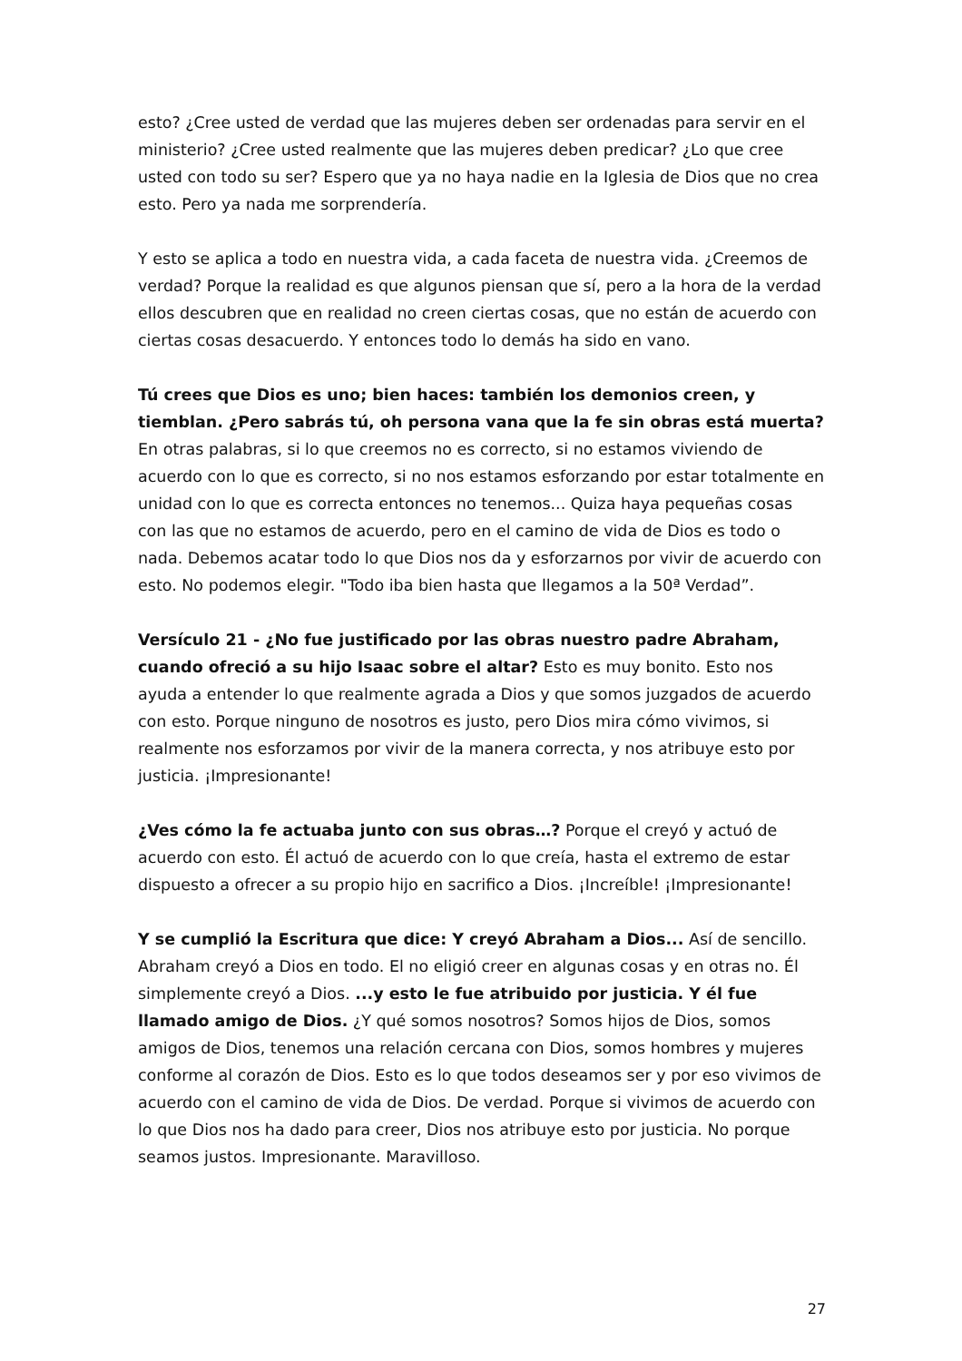esto? ¿Cree usted de verdad que las mujeres deben ser ordenadas para servir en el ministerio? ¿Cree usted realmente que las mujeres deben predicar? ¿Lo que cree usted con todo su ser? Espero que ya no haya nadie en la Iglesia de Dios que no crea esto. Pero ya nada me sorprendería.
Y esto se aplica a todo en nuestra vida, a cada faceta de nuestra vida. ¿Creemos de verdad? Porque la realidad es que algunos piensan que sí, pero a la hora de la verdad ellos descubren que en realidad no creen ciertas cosas, que no están de acuerdo con ciertas cosas desacuerdo. Y entonces todo lo demás ha sido en vano.
Tú crees que Dios es uno; bien haces: también los demonios creen, y tiemblan. ¿Pero sabrás tú, oh persona vana que la fe sin obras está muerta? En otras palabras, si lo que creemos no es correcto, si no estamos viviendo de acuerdo con lo que es correcto, si no nos estamos esforzando por estar totalmente en unidad con lo que es correcta entonces no tenemos... Quiza haya pequeñas cosas con las que no estamos de acuerdo, pero en el camino de vida de Dios es todo o nada. Debemos acatar todo lo que Dios nos da y esforzarnos por vivir de acuerdo con esto. No podemos elegir. "Todo iba bien hasta que llegamos a la 50ª Verdad”.
Versículo 21 - ¿No fue justificado por las obras nuestro padre Abraham, cuando ofreció a su hijo Isaac sobre el altar? Esto es muy bonito. Esto nos ayuda a entender lo que realmente agrada a Dios y que somos juzgados de acuerdo con esto. Porque ninguno de nosotros es justo, pero Dios mira cómo vivimos, si realmente nos esforzamos por vivir de la manera correcta, y nos atribuye esto por justicia. ¡Impresionante!
¿Ves cómo la fe actuaba junto con sus obras…? Porque el creyó y actuó de acuerdo con esto. Él actuó de acuerdo con lo que creía, hasta el extremo de estar dispuesto a ofrecer a su propio hijo en sacrifico a Dios. ¡Increíble! ¡Impresionante!
Y se cumplió la Escritura que dice: Y creyó Abraham a Dios... Así de sencillo. Abraham creyó a Dios en todo. El no eligió creer en algunas cosas y en otras no. Él simplemente creyó a Dios. ...y esto le fue atribuido por justicia. Y él fue llamado amigo de Dios. ¿Y qué somos nosotros? Somos hijos de Dios, somos amigos de Dios, tenemos una relación cercana con Dios, somos hombres y mujeres conforme al corazón de Dios. Esto es lo que todos deseamos ser y por eso vivimos de acuerdo con el camino de vida de Dios. De verdad. Porque si vivimos de acuerdo con lo que Dios nos ha dado para creer, Dios nos atribuye esto por justicia. No porque seamos justos. Impresionante. Maravilloso.
27